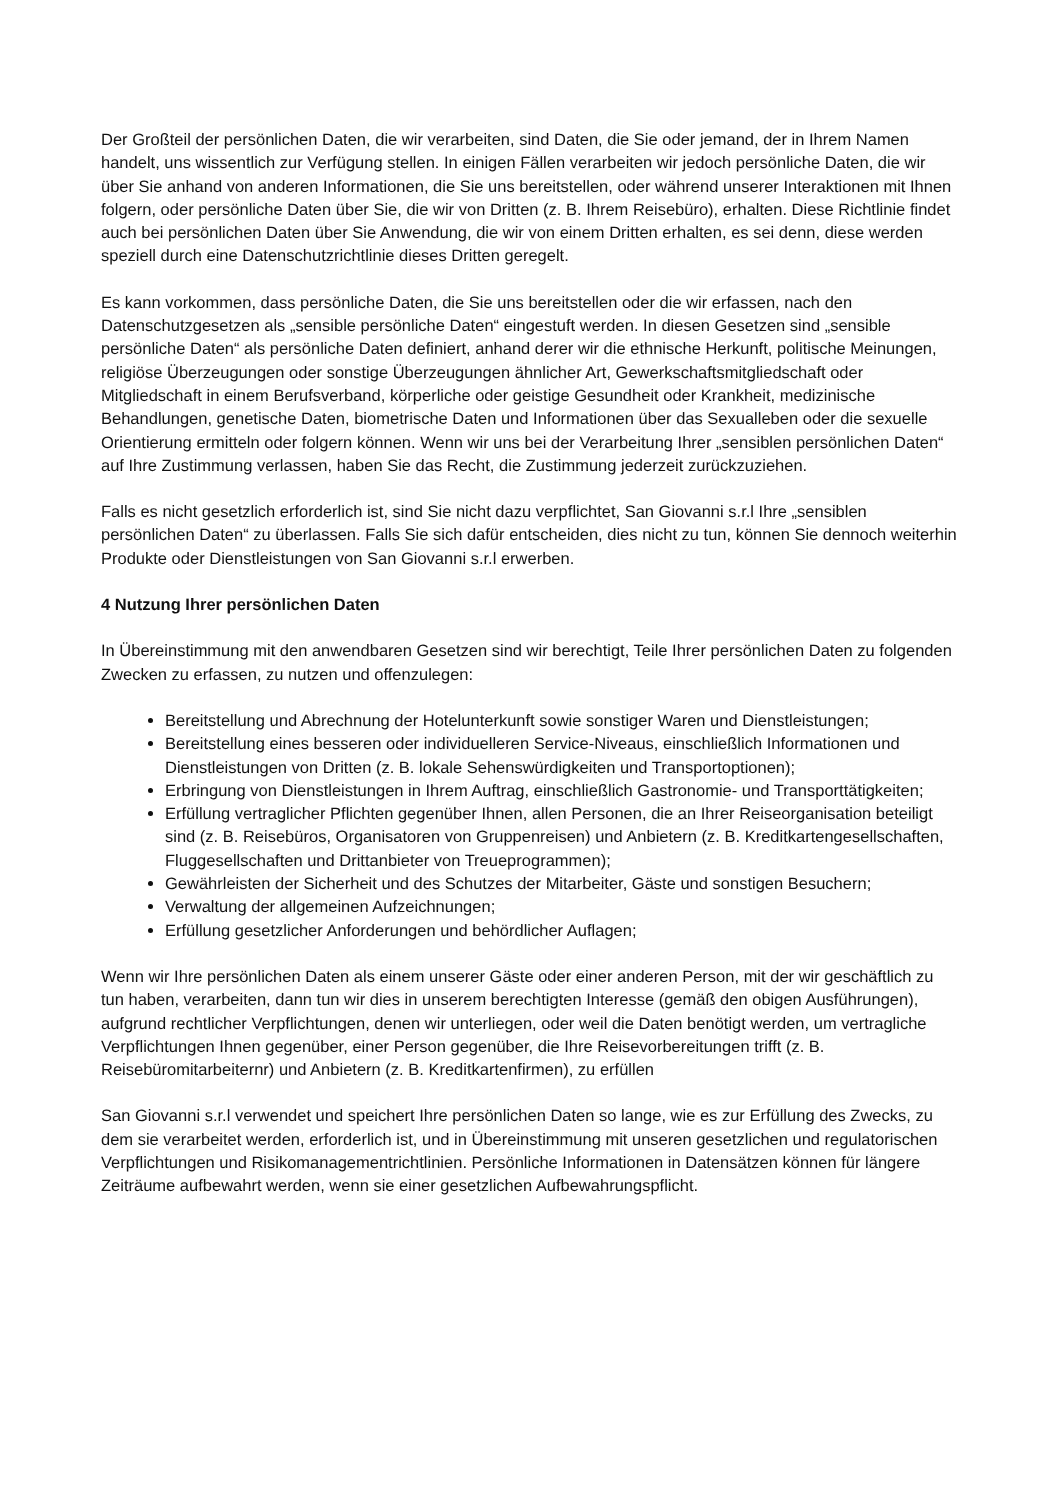Der Großteil der persönlichen Daten, die wir verarbeiten, sind Daten, die Sie oder jemand, der in Ihrem Namen handelt, uns wissentlich zur Verfügung stellen. In einigen Fällen verarbeiten wir jedoch persönliche Daten, die wir über Sie anhand von anderen Informationen, die Sie uns bereitstellen, oder während unserer Interaktionen mit Ihnen folgern, oder persönliche Daten über Sie, die wir von Dritten (z. B. Ihrem Reisebüro), erhalten. Diese Richtlinie findet auch bei persönlichen Daten über Sie Anwendung, die wir von einem Dritten erhalten, es sei denn, diese werden speziell durch eine Datenschutzrichtlinie dieses Dritten geregelt.
Es kann vorkommen, dass persönliche Daten, die Sie uns bereitstellen oder die wir erfassen, nach den Datenschutzgesetzen als „sensible persönliche Daten“ eingestuft werden. In diesen Gesetzen sind „sensible persönliche Daten“ als persönliche Daten definiert, anhand derer wir die ethnische Herkunft, politische Meinungen, religiöse Überzeugungen oder sonstige Überzeugungen ähnlicher Art, Gewerkschaftsmitgliedschaft oder Mitgliedschaft in einem Berufsverband, körperliche oder geistige Gesundheit oder Krankheit, medizinische Behandlungen, genetische Daten, biometrische Daten und Informationen über das Sexualleben oder die sexuelle Orientierung ermitteln oder folgern können. Wenn wir uns bei der Verarbeitung Ihrer „sensiblen persönlichen Daten“ auf Ihre Zustimmung verlassen, haben Sie das Recht, die Zustimmung jederzeit zurückzuziehen.
Falls es nicht gesetzlich erforderlich ist, sind Sie nicht dazu verpflichtet, San Giovanni s.r.l Ihre „sensiblen persönlichen Daten“ zu überlassen. Falls Sie sich dafür entscheiden, dies nicht zu tun, können Sie dennoch weiterhin Produkte oder Dienstleistungen von San Giovanni s.r.l erwerben.
4 Nutzung Ihrer persönlichen Daten
In Übereinstimmung mit den anwendbaren Gesetzen sind wir berechtigt, Teile Ihrer persönlichen Daten zu folgenden Zwecken zu erfassen, zu nutzen und offenzulegen:
Bereitstellung und Abrechnung der Hotelunterkunft sowie sonstiger Waren und Dienstleistungen;
Bereitstellung eines besseren oder individuelleren Service-Niveaus, einschließlich Informationen und Dienstleistungen von Dritten (z. B. lokale Sehenswürdigkeiten und Transportoptionen);
Erbringung von Dienstleistungen in Ihrem Auftrag, einschließlich Gastronomie- und Transporttätigkeiten;
Erfüllung vertraglicher Pflichten gegenüber Ihnen, allen Personen, die an Ihrer Reiseorganisation beteiligt sind (z. B. Reisebüros, Organisatoren von Gruppenreisen) und Anbietern (z. B. Kreditkartengesellschaften, Fluggesellschaften und Drittanbieter von Treueprogrammen);
Gewährleisten der Sicherheit und des Schutzes der Mitarbeiter, Gäste und sonstigen Besuchern;
Verwaltung der allgemeinen Aufzeichnungen;
Erfüllung gesetzlicher Anforderungen und behördlicher Auflagen;
Wenn wir Ihre persönlichen Daten als einem unserer Gäste oder einer anderen Person, mit der wir geschäftlich zu tun haben, verarbeiten, dann tun wir dies in unserem berechtigten Interesse (gemäß den obigen Ausführungen), aufgrund rechtlicher Verpflichtungen, denen wir unterliegen, oder weil die Daten benötigt werden, um vertragliche Verpflichtungen Ihnen gegenüber, einer Person gegenüber, die Ihre Reisevorbereitungen trifft (z. B. Reisebüromitarbeiternr) und Anbietern (z. B. Kreditkartenfirmen), zu erfüllen
San Giovanni s.r.l verwendet und speichert Ihre persönlichen Daten so lange, wie es zur Erfüllung des Zwecks, zu dem sie verarbeitet werden, erforderlich ist, und in Übereinstimmung mit unseren gesetzlichen und regulatorischen Verpflichtungen und Risikomanagementrichtlinien. Persönliche Informationen in Datensätzen können für längere Zeiträume aufbewahrt werden, wenn sie einer gesetzlichen Aufbewahrungspflicht.